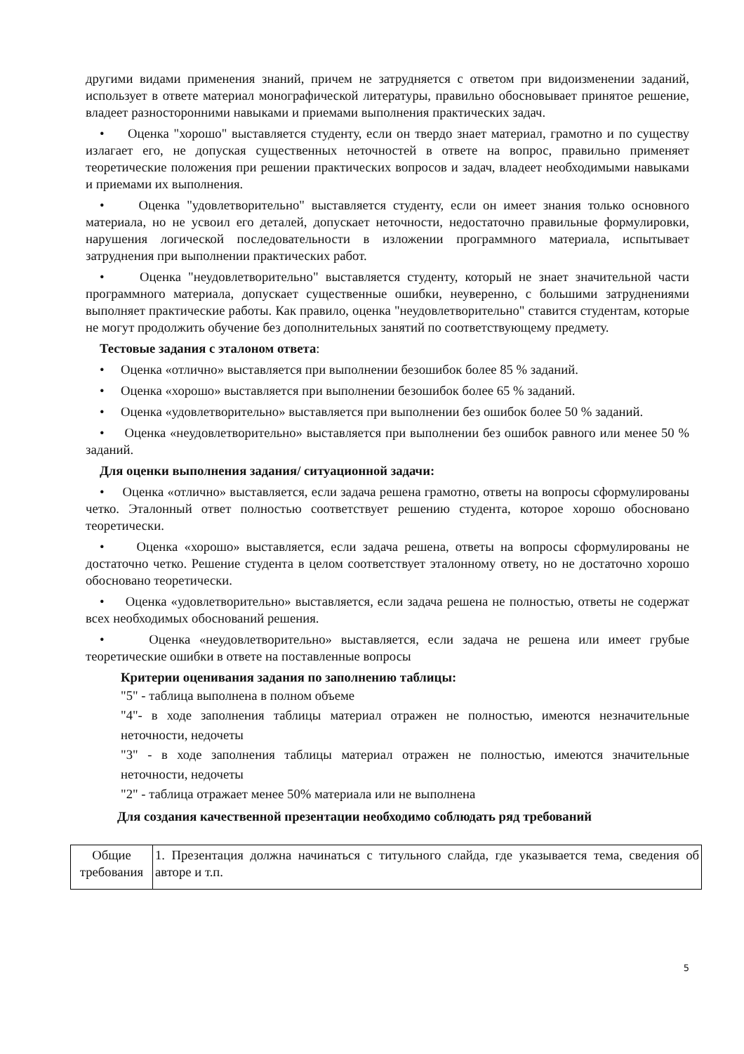другими видами применения знаний, причем не затрудняется с ответом при видоизменении заданий, использует в ответе материал монографической литературы, правильно обосновывает принятое решение, владеет разносторонними навыками и приемами выполнения практических задач.
• Оценка "хорошо" выставляется студенту, если он твердо знает материал, грамотно и по существу излагает его, не допуская существенных неточностей в ответе на вопрос, правильно применяет теоретические положения при решении практических вопросов и задач, владеет необходимыми навыками и приемами их выполнения.
• Оценка "удовлетворительно" выставляется студенту, если он имеет знания только основного материала, но не усвоил его деталей, допускает неточности, недостаточно правильные формулировки, нарушения логической последовательности в изложении программного материала, испытывает затруднения при выполнении практических работ.
• Оценка "неудовлетворительно" выставляется студенту, который не знает значительной части программного материала, допускает существенные ошибки, неуверенно, с большими затруднениями выполняет практические работы. Как правило, оценка "неудовлетворительно" ставится студентам, которые не могут продолжить обучение без дополнительных занятий по соответствующему предмету.
Тестовые задания с эталоном ответа:
• Оценка «отлично» выставляется при выполнении безошибок более 85 % заданий.
• Оценка «хорошо» выставляется при выполнении безошибок более 65 % заданий.
• Оценка «удовлетворительно» выставляется при выполнении без ошибок более 50 % заданий.
• Оценка «неудовлетворительно» выставляется при выполнении без ошибок равного или менее 50 % заданий.
Для оценки выполнения задания/ ситуационной задачи:
• Оценка «отлично» выставляется, если задача решена грамотно, ответы на вопросы сформулированы четко. Эталонный ответ полностью соответствует решению студента, которое хорошо обосновано теоретически.
• Оценка «хорошо» выставляется, если задача решена, ответы на вопросы сформулированы не достаточно четко. Решение студента в целом соответствует эталонному ответу, но не достаточно хорошо обосновано теоретически.
• Оценка «удовлетворительно» выставляется, если задача решена не полностью, ответы не содержат всех необходимых обоснований решения.
• Оценка «неудовлетворительно» выставляется, если задача не решена или имеет грубые теоретические ошибки в ответе на поставленные вопросы
Критерии оценивания задания по заполнению таблицы:
"5" - таблица выполнена в полном объеме
"4"- в ходе заполнения таблицы материал отражен не полностью, имеются незначительные неточности, недочеты
"3" - в ходе заполнения таблицы материал отражен не полностью, имеются значительные неточности, недочеты
"2" - таблица отражает менее 50% материала или не выполнена
Для создания качественной презентации необходимо соблюдать ряд требований
| Общие требования | 1. Презентация должна начинаться с титульного слайда, где указывается тема, сведения об авторе и т.п. |
5